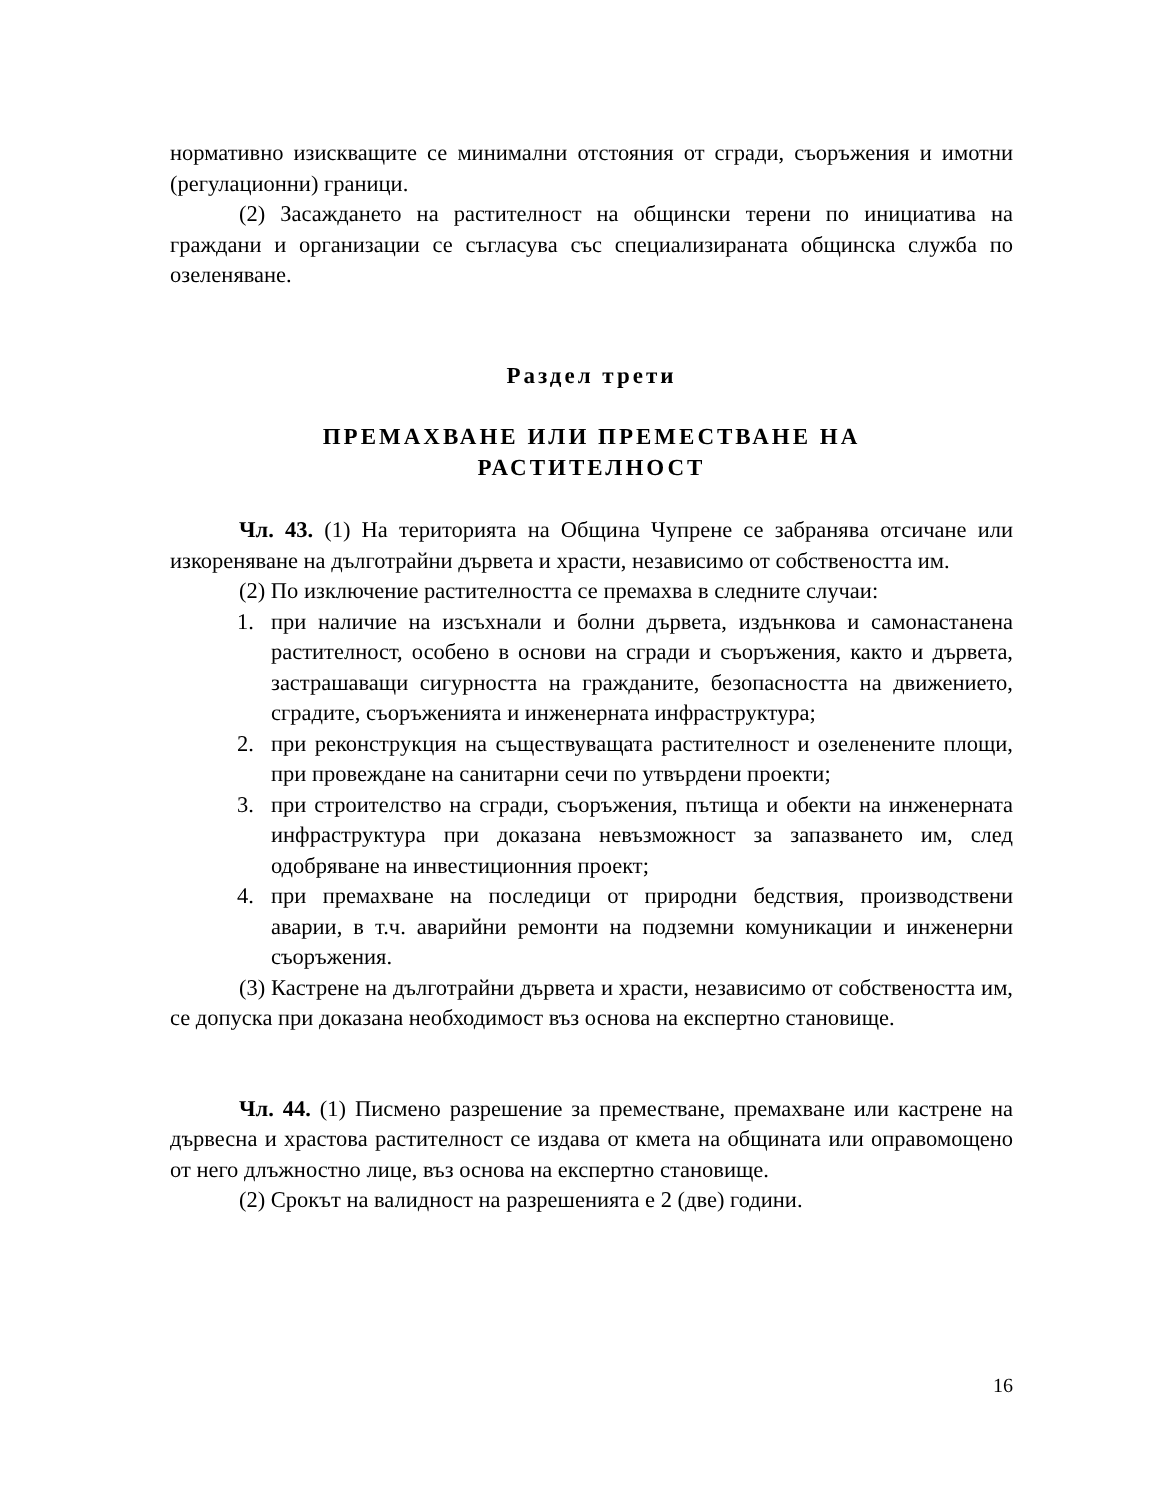нормативно изискващите се минимални отстояния от сгради, съоръжения и имотни (регулационни) граници.
(2) Засаждането на растителност на общински терени по инициатива на граждани и организации се съгласува със специализираната общинска служба по озеленяване.
Раздел трети
ПРЕМАХВАНЕ ИЛИ ПРЕМЕСТВАНЕ НА
РАСТИТЕЛНОСТ
Чл. 43. (1) На територията на Община Чупрене се забранява отсичане или изкореняване на дълготрайни дървета и храсти, независимо от собствеността им.
(2) По изключение растителността се премахва в следните случаи:
1. при наличие на изсъхнали и болни дървета, издънкова и самонастанена растителност, особено в основи на сгради и съоръжения, както и дървета, застрашаващи сигурността на гражданите, безопасността на движението, сградите, съоръженията и инженерната инфраструктура;
2. при реконструкция на съществуващата растителност и озеленените площи, при провеждане на санитарни сечи по утвърдени проекти;
3. при строителство на сгради, съоръжения, пътища и обекти на инженерната инфраструктура при доказана невъзможност за запазването им, след одобряване на инвестиционния проект;
4. при премахване на последици от природни бедствия, производствени аварии, в т.ч. аварийни ремонти на подземни комуникации и инженерни съоръжения.
(3) Кастрене на дълготрайни дървета и храсти, независимо от собствеността им, се допуска при доказана необходимост въз основа на експертно становище.
Чл. 44. (1) Писмено разрешение за преместване, премахване или кастрене на дървесна и храстова растителност се издава от кмета на общината или оправомощено от него длъжностно лице, въз основа на експертно становище.
(2) Срокът на валидност на разрешенията е 2 (две) години.
16